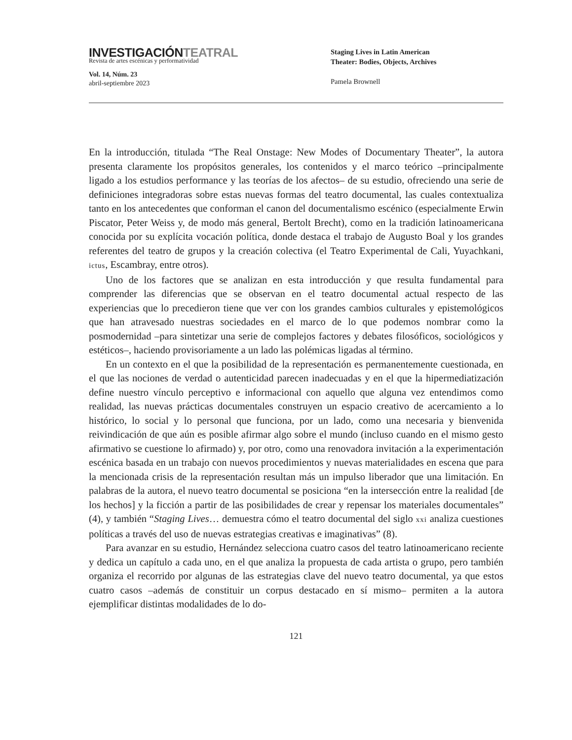INVESTIGACIÓNTEATRAL
Revista de artes escénicas y performatividad
Vol. 14, Núm. 23
abril-septiembre 2023
Staging Lives in Latin American
Theater: Bodies, Objects, Archives
Pamela Brownell
En la introducción, titulada “The Real Onstage: New Modes of Documentary Theater”, la autora presenta claramente los propósitos generales, los contenidos y el marco teórico –principalmente ligado a los estudios performance y las teorías de los afectos– de su estudio, ofreciendo una serie de definiciones integradoras sobre estas nuevas formas del teatro documental, las cuales contextualiza tanto en los antecedentes que conforman el canon del documentalismo escénico (especialmente Erwin Piscator, Peter Weiss y, de modo más general, Bertolt Brecht), como en la tradición latinoamericana conocida por su explícita vocación política, donde destaca el trabajo de Augusto Boal y los grandes referentes del teatro de grupos y la creación colectiva (el Teatro Experimental de Cali, Yuyachkani, ictus, Escambray, entre otros).
Uno de los factores que se analizan en esta introducción y que resulta fundamental para comprender las diferencias que se observan en el teatro documental actual respecto de las experiencias que lo precedieron tiene que ver con los grandes cambios culturales y epistemológicos que han atravesado nuestras sociedades en el marco de lo que podemos nombrar como la posmodernidad –para sintetizar una serie de complejos factores y debates filosóficos, sociológicos y estéticos–, haciendo provisoriamente a un lado las polémicas ligadas al término.
En un contexto en el que la posibilidad de la representación es permanentemente cuestionada, en el que las nociones de verdad o autenticidad parecen inadecuadas y en el que la hipermediatización define nuestro vínculo perceptivo e informacional con aquello que alguna vez entendimos como realidad, las nuevas prácticas documentales construyen un espacio creativo de acercamiento a lo histórico, lo social y lo personal que funciona, por un lado, como una necesaria y bienvenida reivindicación de que aún es posible afirmar algo sobre el mundo (incluso cuando en el mismo gesto afirmativo se cuestione lo afirmado) y, por otro, como una renovadora invitación a la experimentación escénica basada en un trabajo con nuevos procedimientos y nuevas materialidades en escena que para la mencionada crisis de la representación resultan más un impulso liberador que una limitación. En palabras de la autora, el nuevo teatro documental se posiciona “en la intersección entre la realidad [de los hechos] y la ficción a partir de las posibilidades de crear y repensar los materiales documentales” (4), y también “Staging Lives… demuestra cómo el teatro documental del siglo xxi analiza cuestiones políticas a través del uso de nuevas estrategias creativas e imaginativas” (8).
Para avanzar en su estudio, Hernández selecciona cuatro casos del teatro latinoamericano reciente y dedica un capítulo a cada uno, en el que analiza la propuesta de cada artista o grupo, pero también organiza el recorrido por algunas de las estrategias clave del nuevo teatro documental, ya que estos cuatro casos –además de constituir un corpus destacado en sí mismo– permiten a la autora ejemplificar distintas modalidades de lo do-
121